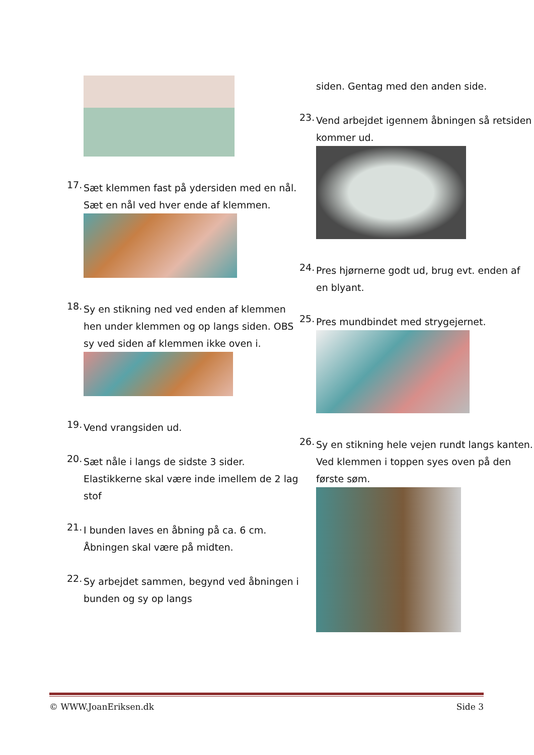17.
Sæt klemmen fast på ydersiden med en nål. Sæt en nål ved hver ende af klemmen.
18.
Sy en stikning ned ved enden af klemmen hen under klemmen og op langs siden. OBS sy ved siden af klemmen ikke oven i.
19.
Vend vrangsiden ud.
20.
Sæt nåle i langs de sidste 3 sider. Elastikkerne skal være inde imellem de 2 lag stof
21.
I bunden laves en åbning på ca. 6 cm. Åbningen skal være på midten.
22.
Sy arbejdet sammen, begynd ved åbningen i bunden og sy op langs
siden. Gentag med den anden side.
23.
Vend arbejdet igennem åbningen så retsiden kommer ud.
24.
Pres hjørnerne godt ud, brug evt. enden af en blyant.
25.
Pres mundbindet med strygejernet.
26.
Sy en stikning hele vejen rundt langs kanten. Ved klemmen i toppen syes oven på den første søm.
© WWW.JoanEriksen.dk Side 3